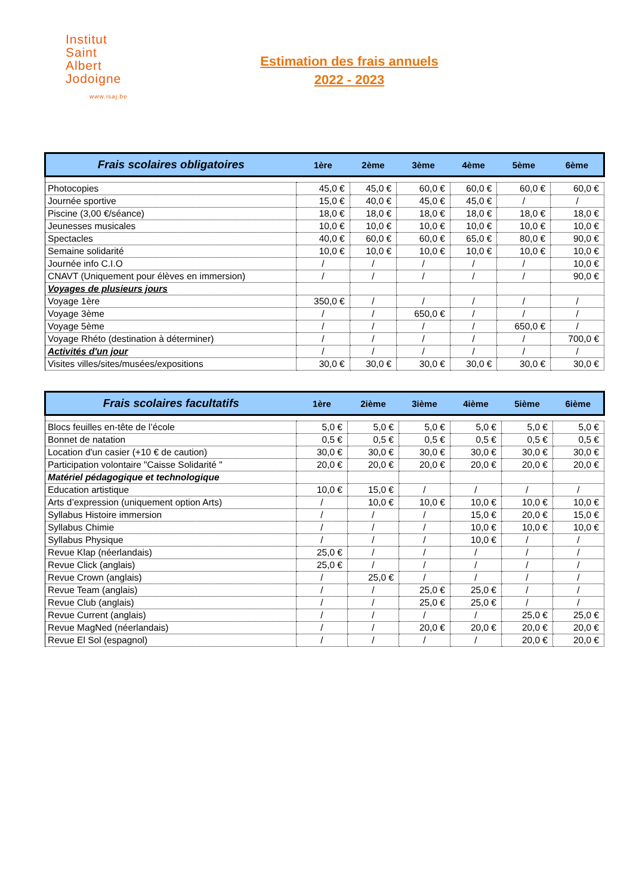Institut
Saint
Albert
Jodoigne
www.isaj.be
Estimation des frais annuels
2022 - 2023
| Frais scolaires obligatoires | 1ère | 2ème | 3ème | 4ème | 5ème | 6ème |
| --- | --- | --- | --- | --- | --- | --- |
| Photocopies | 45,0 € | 45,0 € | 60,0 € | 60,0 € | 60,0 € | 60,0 € |
| Journée sportive | 15,0 € | 40,0 € | 45,0 € | 45,0 € | / | / |
| Piscine (3,00 €/séance) | 18,0 € | 18,0 € | 18,0 € | 18,0 € | 18,0 € | 18,0 € |
| Jeunesses musicales | 10,0 € | 10,0 € | 10,0 € | 10,0 € | 10,0 € | 10,0 € |
| Spectacles | 40,0 € | 60,0 € | 60,0 € | 65,0 € | 80,0 € | 90,0 € |
| Semaine solidarité | 10,0 € | 10,0 € | 10,0 € | 10,0 € | 10,0 € | 10,0 € |
| Journée info C.I.O | / | / | / | / | / | 10,0 € |
| CNAVT (Uniquement pour élèves en immersion) | / | / | / | / | / | 90,0 € |
| Voyages de plusieurs jours | | | | | | |
| Voyage 1ère | 350,0 € | / | / | / | / | / |
| Voyage 3ème | / | / | 650,0 € | / | / | / |
| Voyage 5ème | / | / | / | / | 650,0 € | / |
| Voyage Rhéto (destination à déterminer) | / | / | / | / | / | 700,0 € |
| Activités d'un jour | / | / | / | / | / | / |
| Visites villes/sites/musées/expositions | 30,0 € | 30,0 € | 30,0 € | 30,0 € | 30,0 € | 30,0 € |
| Frais scolaires facultatifs | 1ère | 2ième | 3ième | 4ième | 5ième | 6ième |
| --- | --- | --- | --- | --- | --- | --- |
| Blocs feuilles en-tête de l’école | 5,0 € | 5,0 € | 5,0 € | 5,0 € | 5,0 € | 5,0 € |
| Bonnet de natation | 0,5 € | 0,5 € | 0,5 € | 0,5 € | 0,5 € | 0,5 € |
| Location d'un casier (+10 € de caution) | 30,0 € | 30,0 € | 30,0 € | 30,0 € | 30,0 € | 30,0 € |
| Participation volontaire "Caisse Solidarité " | 20,0 € | 20,0 € | 20,0 € | 20,0 € | 20,0 € | 20,0 € |
| Matériel pédagogique et technologique | | | | | | |
| Education artistique | 10,0 € | 15,0 € | / | / | / | / |
| Arts d’expression (uniquement option Arts) | / | 10,0 € | 10,0 € | 10,0 € | 10,0 € | 10,0 € |
| Syllabus Histoire immersion | / | / | / | 15,0 € | 20,0 € | 15,0 € |
| Syllabus Chimie | / | / | / | 10,0 € | 10,0 € | 10,0 € |
| Syllabus Physique | / | / | / | 10,0 € | / | / |
| Revue Klap (néerlandais) | 25,0 € | / | / | / | / | / |
| Revue Click (anglais) | 25,0 € | / | / | / | / | / |
| Revue Crown (anglais) | / | 25,0 € | / | / | / | / |
| Revue Team (anglais) | / | / | 25,0 € | 25,0 € | / | / |
| Revue Club (anglais) | / | / | 25,0 € | 25,0 € | / | / |
| Revue Current (anglais) | / | / | / | / | 25,0 € | 25,0 € |
| Revue MagNed (néerlandais) | / | / | 20,0 € | 20,0 € | 20,0 € | 20,0 € |
| Revue El Sol (espagnol) | / | / | / | / | 20,0 € | 20,0 € |